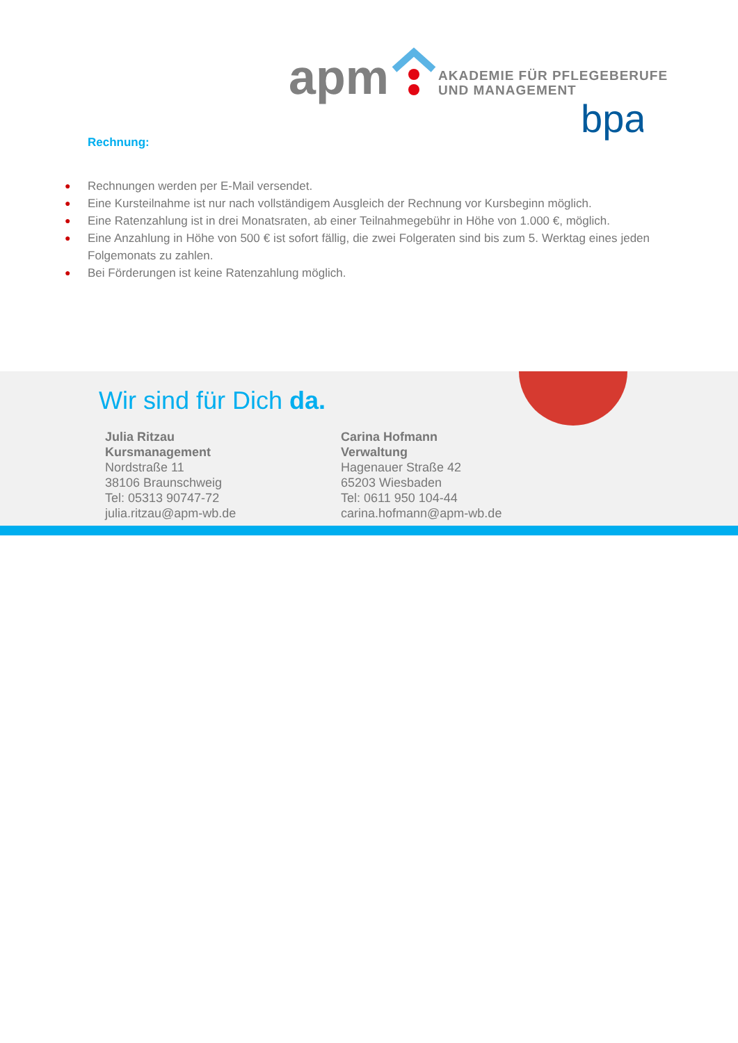apm
bpa
AKADEMIE FÜR PFLEGEBERUFE
UND MANAGEMENT
Rechnung:
● Rechnungen werden per E-Mail versendet.
● Eine Kursteilnahme ist nur nach vollständigem Ausgleich der Rechnung vor Kursbeginn möglich.
● Eine Ratenzahlung ist in drei Monatsraten, ab einer Teilnahmegebühr in Höhe von 1.000 €, möglich.
● Eine Anzahlung in Höhe von 500 € ist sofort fällig, die zwei Folgeraten sind bis zum 5. Werktag eines jeden Folgemonats zu zahlen.
● Bei Förderungen ist keine Ratenzahlung möglich.
Wir sind für Dich da.
Julia Ritzau
Kursmanagement
Nordstraße 11
38106 Braunschweig
Tel: 05313 90747-72
julia.ritzau@apm-wb.de
Carina Hofmann
Verwaltung
Hagenauer Straße 42
65203 Wiesbaden
Tel: 0611 950 104-44
carina.hofmann@apm-wb.de